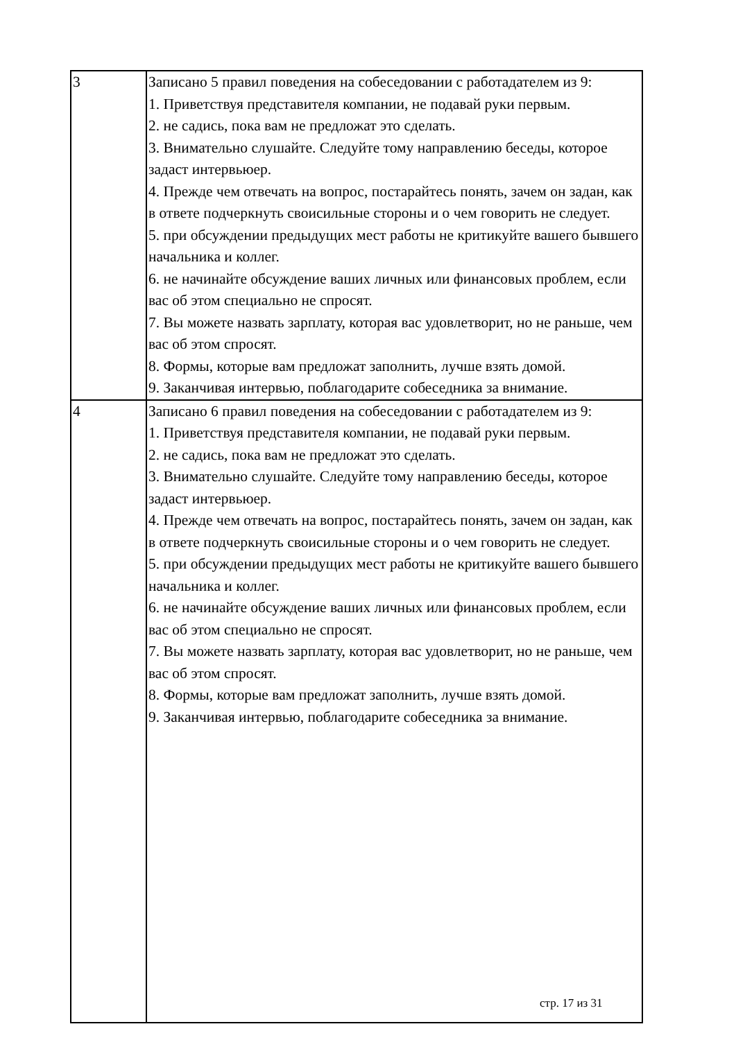| 3 | Записано 5 правил поведения на собеседовании с работадателем из 9: 1. Приветствуя представителя компании, не подавай руки первым. 2. не садись, пока вам не предложат это сделать. 3. Внимательно слушайте. Следуйте тому направлению беседы, которое задаст интервьюер. 4. Прежде чем отвечать на вопрос, постарайтесь понять, зачем он задан, как в ответе подчеркнуть своисильные стороны и о чем говорить не следует. 5. при обсуждении предыдущих мест работы не критикуйте вашего бывшего начальника и коллег. 6. не начинайте обсуждение ваших личных или финансовых проблем, если вас об этом специально не спросят. 7. Вы можете назвать зарплату, которая вас удовлетворит, но не раньше, чем вас об этом спросят. 8. Формы, которые вам предложат заполнить, лучше взять домой. 9. Заканчивая интервью, поблагодарите собеседника за внимание. |
| 4 | Записано 6 правил поведения на собеседовании с работадателем из 9: 1. Приветствуя представителя компании, не подавай руки первым. 2. не садись, пока вам не предложат это сделать. 3. Внимательно слушайте. Следуйте тому направлению беседы, которое задаст интервьюер. 4. Прежде чем отвечать на вопрос, постарайтесь понять, зачем он задан, как в ответе подчеркнуть своисильные стороны и о чем говорить не следует. 5. при обсуждении предыдущих мест работы не критикуйте вашего бывшего начальника и коллег. 6. не начинайте обсуждение ваших личных или финансовых проблем, если вас об этом специально не спросят. 7. Вы можете назвать зарплату, которая вас удовлетворит, но не раньше, чем вас об этом спросят. 8. Формы, которые вам предложат заполнить, лучше взять домой. 9. Заканчивая интервью, поблагодарите собеседника за внимание. |
стр. 17 из 31